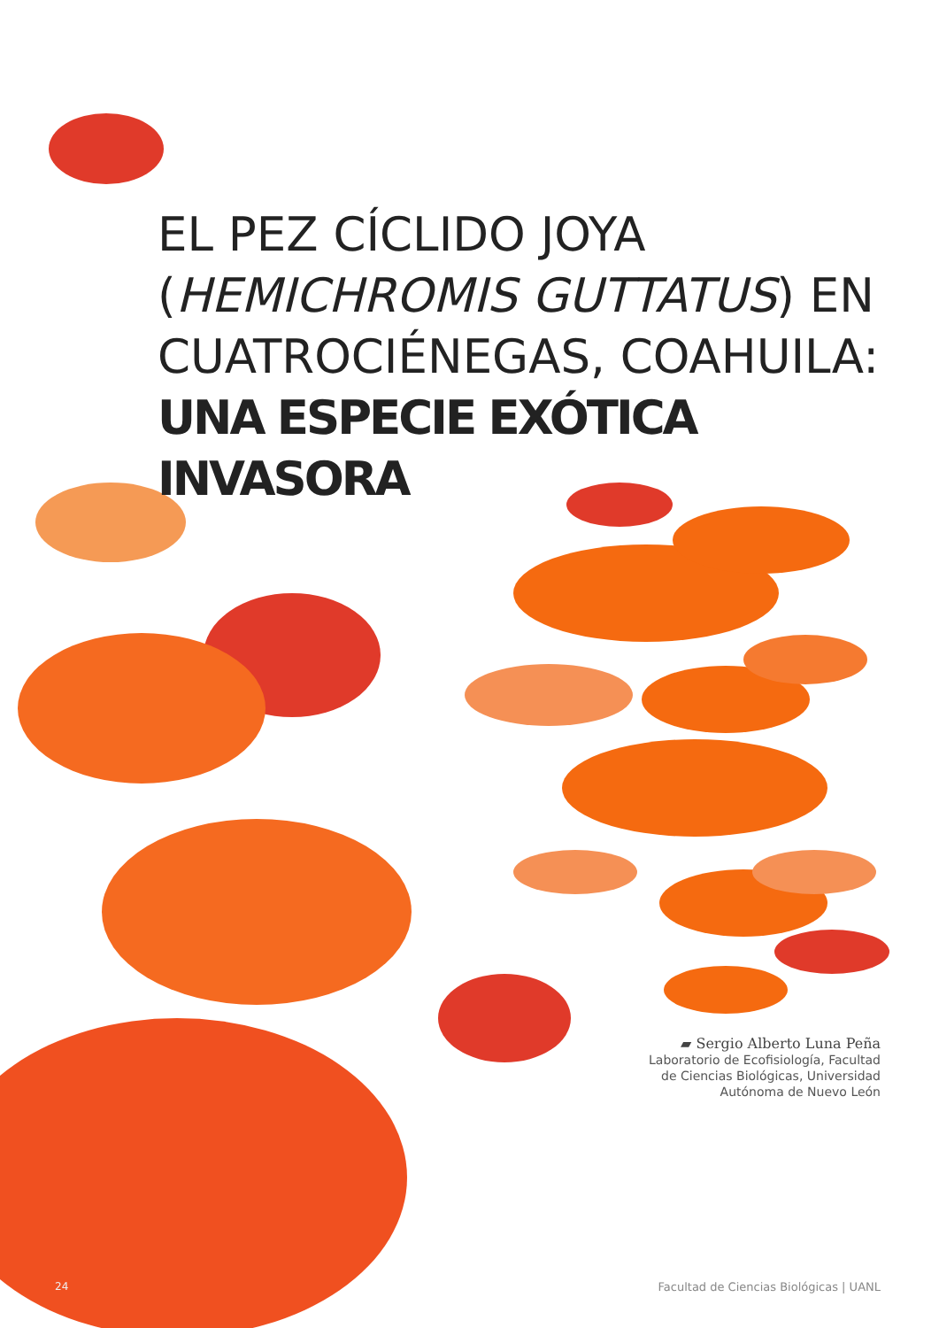EL PEZ CÍCLIDO JOYA
(HEMICHROMIS GUTTATUS) EN
CUATROCIÉNEGAS, COAHUILA:
UNA ESPECIE EXÓTICA INVASORA
▰ Sergio Alberto Luna Peña
Laboratorio de Ecofisiología, Facultad
de Ciencias Biológicas, Universidad
Autónoma de Nuevo León
24
Facultad de Ciencias Biológicas | UANL